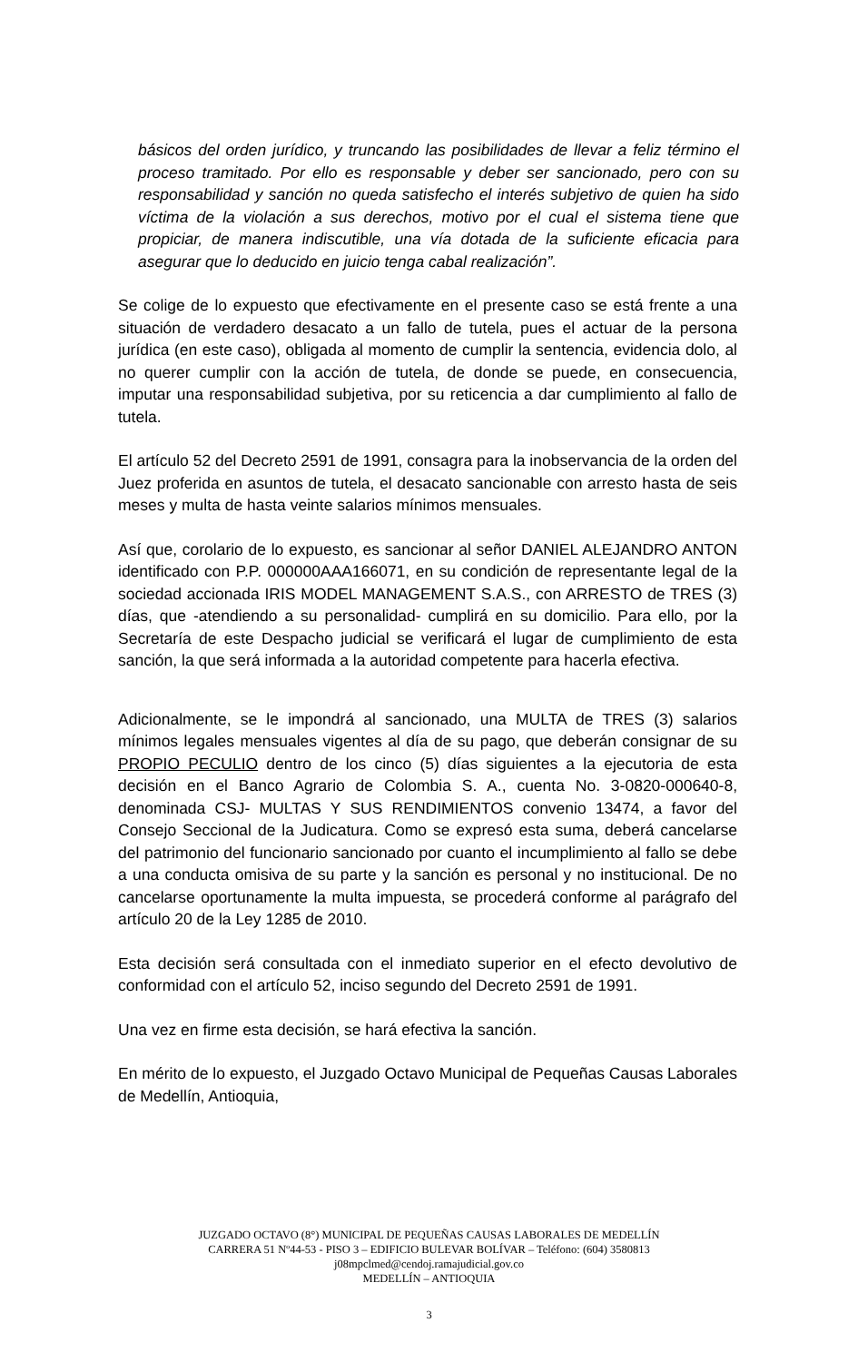básicos del orden jurídico, y truncando las posibilidades de llevar a feliz término el proceso tramitado. Por ello es responsable y deber ser sancionado, pero con su responsabilidad y sanción no queda satisfecho el interés subjetivo de quien ha sido víctima de la violación a sus derechos, motivo por el cual el sistema tiene que propiciar, de manera indiscutible, una vía dotada de la suficiente eficacia para asegurar que lo deducido en juicio tenga cabal realización”.
Se colige de lo expuesto que efectivamente en el presente caso se está frente a una situación de verdadero desacato a un fallo de tutela, pues el actuar de la persona jurídica (en este caso), obligada al momento de cumplir la sentencia, evidencia dolo, al no querer cumplir con la acción de tutela, de donde se puede, en consecuencia, imputar una responsabilidad subjetiva, por su reticencia a dar cumplimiento al fallo de tutela.
El artículo 52 del Decreto 2591 de 1991, consagra para la inobservancia de la orden del Juez proferida en asuntos de tutela, el desacato sancionable con arresto hasta de seis meses y multa de hasta veinte salarios mínimos mensuales.
Así que, corolario de lo expuesto, es sancionar al señor DANIEL ALEJANDRO ANTON identificado con P.P. 000000AAA166071, en su condición de representante legal de la sociedad accionada IRIS MODEL MANAGEMENT S.A.S., con ARRESTO de TRES (3) días, que -atendiendo a su personalidad- cumplirá en su domicilio. Para ello, por la Secretaría de este Despacho judicial se verificará el lugar de cumplimiento de esta sanción, la que será informada a la autoridad competente para hacerla efectiva.
Adicionalmente, se le impondrá al sancionado, una MULTA de TRES (3) salarios mínimos legales mensuales vigentes al día de su pago, que deberán consignar de su PROPIO PECULIO dentro de los cinco (5) días siguientes a la ejecutoria de esta decisión en el Banco Agrario de Colombia S. A., cuenta No. 3-0820-000640-8, denominada CSJ- MULTAS Y SUS RENDIMIENTOS convenio 13474, a favor del Consejo Seccional de la Judicatura. Como se expresó esta suma, deberá cancelarse del patrimonio del funcionario sancionado por cuanto el incumplimiento al fallo se debe a una conducta omisiva de su parte y la sanción es personal y no institucional. De no cancelarse oportunamente la multa impuesta, se procederá conforme al parágrafo del artículo 20 de la Ley 1285 de 2010.
Esta decisión será consultada con el inmediato superior en el efecto devolutivo de conformidad con el artículo 52, inciso segundo del Decreto 2591 de 1991.
Una vez en firme esta decisión, se hará efectiva la sanción.
En mérito de lo expuesto, el Juzgado Octavo Municipal de Pequeñas Causas Laborales de Medellín, Antioquia,
JUZGADO OCTAVO (8°) MUNICIPAL DE PEQUEÑAS CAUSAS LABORALES DE MEDELLÍN
CARRERA 51 Nº44-53 - PISO 3 – EDIFICIO BULEVAR BOLÍVAR – Teléfono: (604) 3580813
j08mpclmed@cendoj.ramajudicial.gov.co
MEDELLÍN – ANTIOQUIA
3